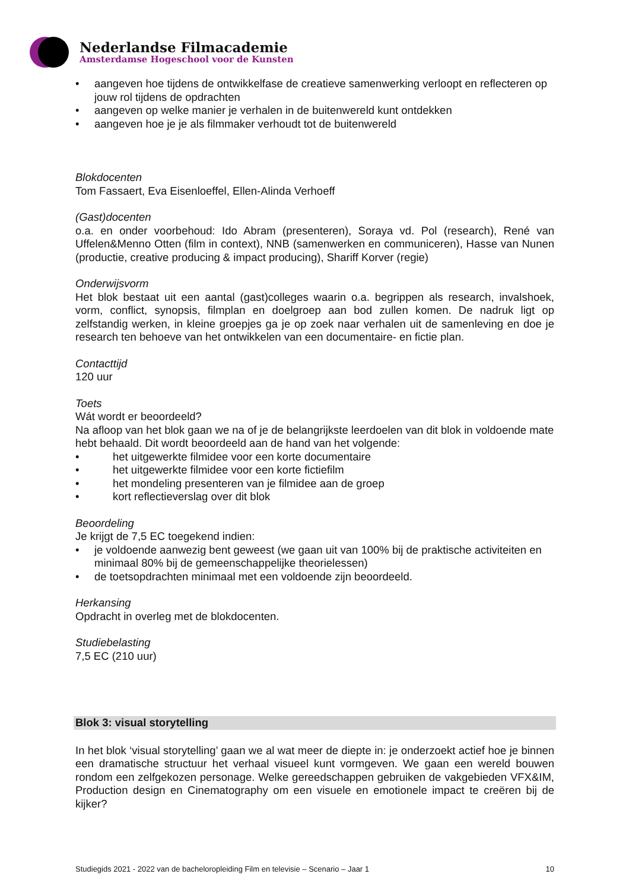Nederlandse Filmacademie
Amsterdamse Hogeschool voor de Kunsten
• aangeven hoe tijdens de ontwikkelfase de creatieve samenwerking verloopt en reflecteren op jouw rol tijdens de opdrachten
• aangeven op welke manier je verhalen in de buitenwereld kunt ontdekken
• aangeven hoe je je als filmmaker verhoudt tot de buitenwereld
Blokdocenten
Tom Fassaert, Eva Eisenloeffel, Ellen-Alinda Verhoeff
(Gast)docenten
o.a. en onder voorbehoud: Ido Abram (presenteren), Soraya vd. Pol (research), René van Uffelen&Menno Otten (film in context), NNB (samenwerken en communiceren), Hasse van Nunen (productie, creative producing & impact producing), Shariff Korver (regie)
Onderwijsvorm
Het blok bestaat uit een aantal (gast)colleges waarin o.a. begrippen als research, invalshoek, vorm, conflict, synopsis, filmplan en doelgroep aan bod zullen komen. De nadruk ligt op zelfstandig werken, in kleine groepjes ga je op zoek naar verhalen uit de samenleving en doe je research ten behoeve van het ontwikkelen van een documentaire- en fictie plan.
Contacttijd
120 uur
Toets
Wát wordt er beoordeeld?
Na afloop van het blok gaan we na of je de belangrijkste leerdoelen van dit blok in voldoende mate hebt behaald. Dit wordt beoordeeld aan de hand van het volgende:
• het uitgewerkte filmidee voor een korte documentaire
• het uitgewerkte filmidee voor een korte fictiefilm
• het mondeling presenteren van je filmidee aan de groep
• kort reflectieverslag over dit blok
Beoordeling
Je krijgt de 7,5 EC toegekend indien:
• je voldoende aanwezig bent geweest (we gaan uit van 100% bij de praktische activiteiten en minimaal 80% bij de gemeenschappelijke theorielessen)
• de toetsopdrachten minimaal met een voldoende zijn beoordeeld.
Herkansing
Opdracht in overleg met de blokdocenten.
Studiebelasting
7,5 EC (210 uur)
Blok 3: visual storytelling
In het blok ‘visual storytelling’ gaan we al wat meer de diepte in: je onderzoekt actief hoe je binnen een dramatische structuur het verhaal visueel kunt vormgeven. We gaan een wereld bouwen rondom een zelfgekozen personage. Welke gereedschappen gebruiken de vakgebieden VFX&IM, Production design en Cinematography om een visuele en emotionele impact te creëren bij de kijker?
Studiegids 2021 - 2022 van de bacheloropleiding Film en televisie – Scenario – Jaar 1 10